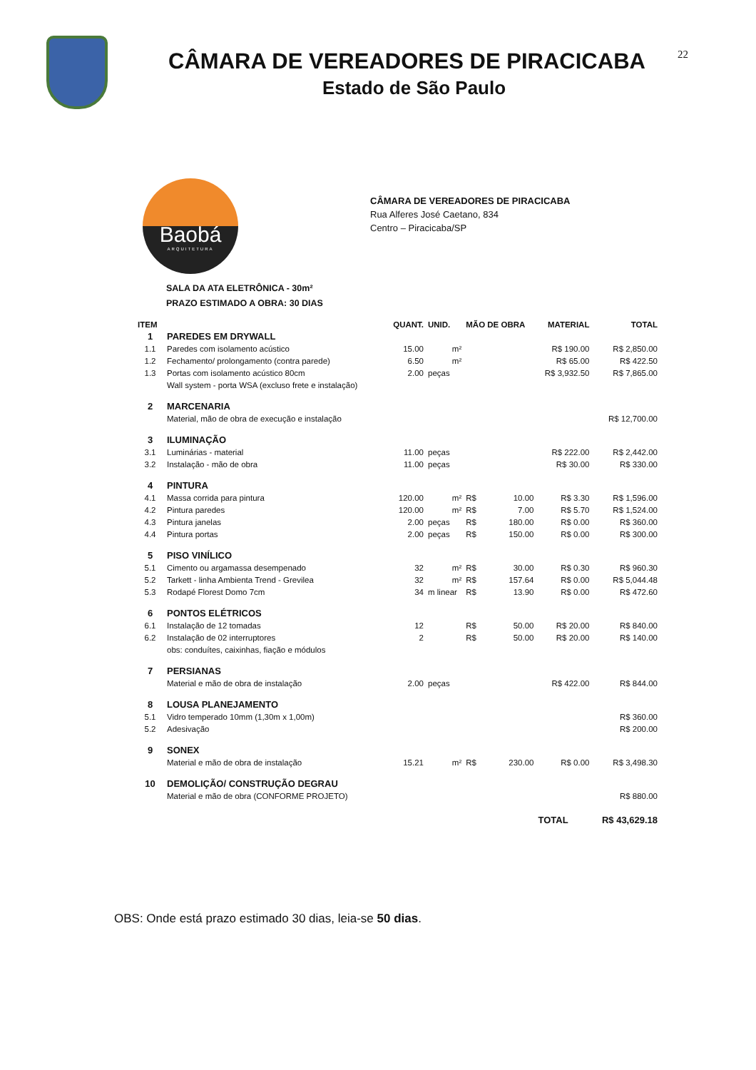CÂMARA DE VEREADORES DE PIRACICABA
Estado de São Paulo
22
Baobá
ARQUITETURA
CÂMARA DE VEREADORES DE PIRACICABA
Rua Alferes José Caetano, 834
Centro – Piracicaba/SP
SALA DA ATA ELETRÔNICA - 30m²
PRAZO ESTIMADO A OBRA: 30 DIAS
| ITEM | | QUANT. | UNID. | MÃO DE OBRA | | MATERIAL | TOTAL |
| --- | --- | --- | --- | --- | --- | --- | --- |
| 1 | PAREDES EM DRYWALL | | | | | | |
| 1.1 | Paredes com isolamento acústico | 15.00 | m² | | | R$ 190.00 | R$ 2,850.00 |
| 1.2 | Fechamento/ prolongamento (contra parede) | 6.50 | m² | | | R$ 65.00 | R$ 422.50 |
| 1.3 | Portas com isolamento acústico 80cm | 2.00 | peças | | | R$ 3,932.50 | R$ 7,865.00 |
| | Wall system - porta WSA (excluso frete e instalação) | | | | | | |
| 2 | MARCENARIA | | | | | | |
| | Material, mão de obra de execução e instalação | | | | | | R$ 12,700.00 |
| 3 | ILUMINAÇÃO | | | | | | |
| 3.1 | Luminárias - material | 11.00 | peças | | | R$ 222.00 | R$ 2,442.00 |
| 3.2 | Instalação - mão de obra | 11.00 | peças | | | R$ 30.00 | R$ 330.00 |
| 4 | PINTURA | | | | | | |
| 4.1 | Massa corrida para pintura | 120.00 | m² | R$ | 10.00 | R$ 3.30 | R$ 1,596.00 |
| 4.2 | Pintura paredes | 120.00 | m² | R$ | 7.00 | R$ 5.70 | R$ 1,524.00 |
| 4.3 | Pintura janelas | 2.00 | peças | R$ | 180.00 | R$ 0.00 | R$ 360.00 |
| 4.4 | Pintura portas | 2.00 | peças | R$ | 150.00 | R$ 0.00 | R$ 300.00 |
| 5 | PISO VINÍLICO | | | | | | |
| 5.1 | Cimento ou argamassa desempenado | 32 | m² | R$ | 30.00 | R$ 0.30 | R$ 960.30 |
| 5.2 | Tarkett - linha Ambienta Trend - Grevilea | 32 | m² | R$ | 157.64 | R$ 0.00 | R$ 5,044.48 |
| 5.3 | Rodapé Florest Domo 7cm | 34 | m linear | R$ | 13.90 | R$ 0.00 | R$ 472.60 |
| 6 | PONTOS ELÉTRICOS | | | | | | |
| 6.1 | Instalação de 12 tomadas | 12 | | R$ | 50.00 | R$ 20.00 | R$ 840.00 |
| 6.2 | Instalação de 02 interruptores | 2 | | R$ | 50.00 | R$ 20.00 | R$ 140.00 |
| | obs: conduítes, caixinhas, fiação e módulos | | | | | | |
| 7 | PERSIANAS | | | | | | |
| | Material e mão de obra de instalação | 2.00 | peças | | | R$ 422.00 | R$ 844.00 |
| 8 | LOUSA PLANEJAMENTO | | | | | | |
| 5.1 | Vidro temperado 10mm (1,30m x 1,00m) | | | | | | R$ 360.00 |
| 5.2 | Adesivação | | | | | | R$ 200.00 |
| 9 | SONEX | | | | | | |
| | Material e mão de obra de instalação | 15.21 | m² | R$ | 230.00 | R$ 0.00 | R$ 3,498.30 |
| 10 | DEMOLIÇÃO/ CONSTRUÇÃO DEGRAU | | | | | | |
| | Material e mão de obra (CONFORME PROJETO) | | | | | | R$ 880.00 |
| | | | | | | TOTAL | R$ 43,629.18 |
OBS: Onde está prazo estimado 30 dias, leia-se 50 dias.